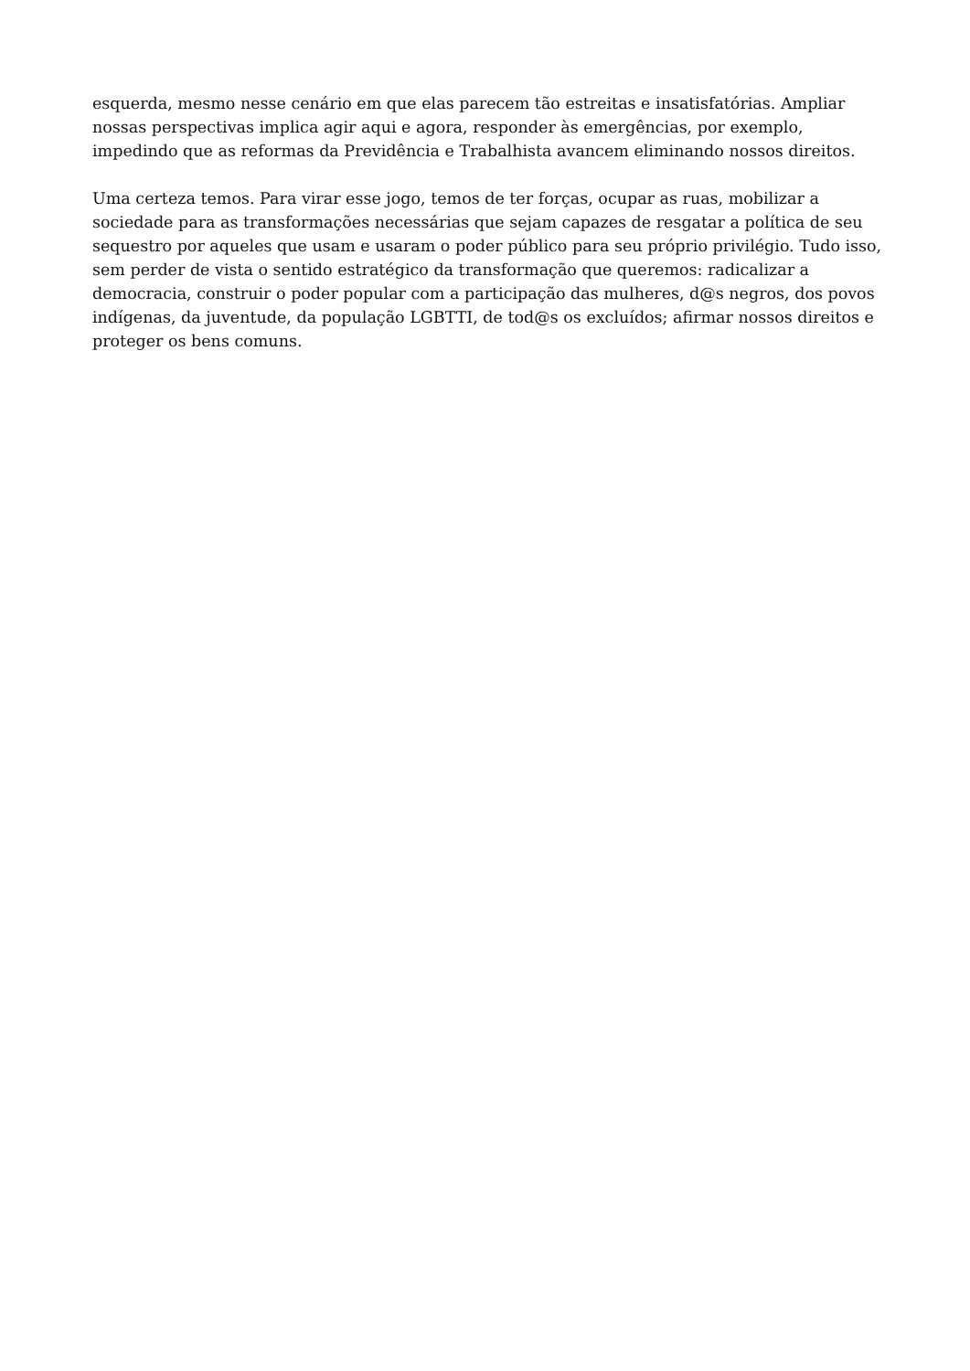esquerda, mesmo nesse cenário em que elas parecem tão estreitas e insatisfatórias. Ampliar nossas perspectivas implica agir aqui e agora, responder às emergências, por exemplo, impedindo que as reformas da Previdência e Trabalhista avancem eliminando nossos direitos.
Uma certeza temos. Para virar esse jogo, temos de ter forças, ocupar as ruas, mobilizar a sociedade para as transformações necessárias que sejam capazes de resgatar a política de seu sequestro por aqueles que usam e usaram o poder público para seu próprio privilégio. Tudo isso, sem perder de vista o sentido estratégico da transformação que queremos: radicalizar a democracia, construir o poder popular com a participação das mulheres, d@s negros, dos povos indígenas, da juventude, da população LGBTTI, de tod@s os excluídos; afirmar nossos direitos e proteger os bens comuns.